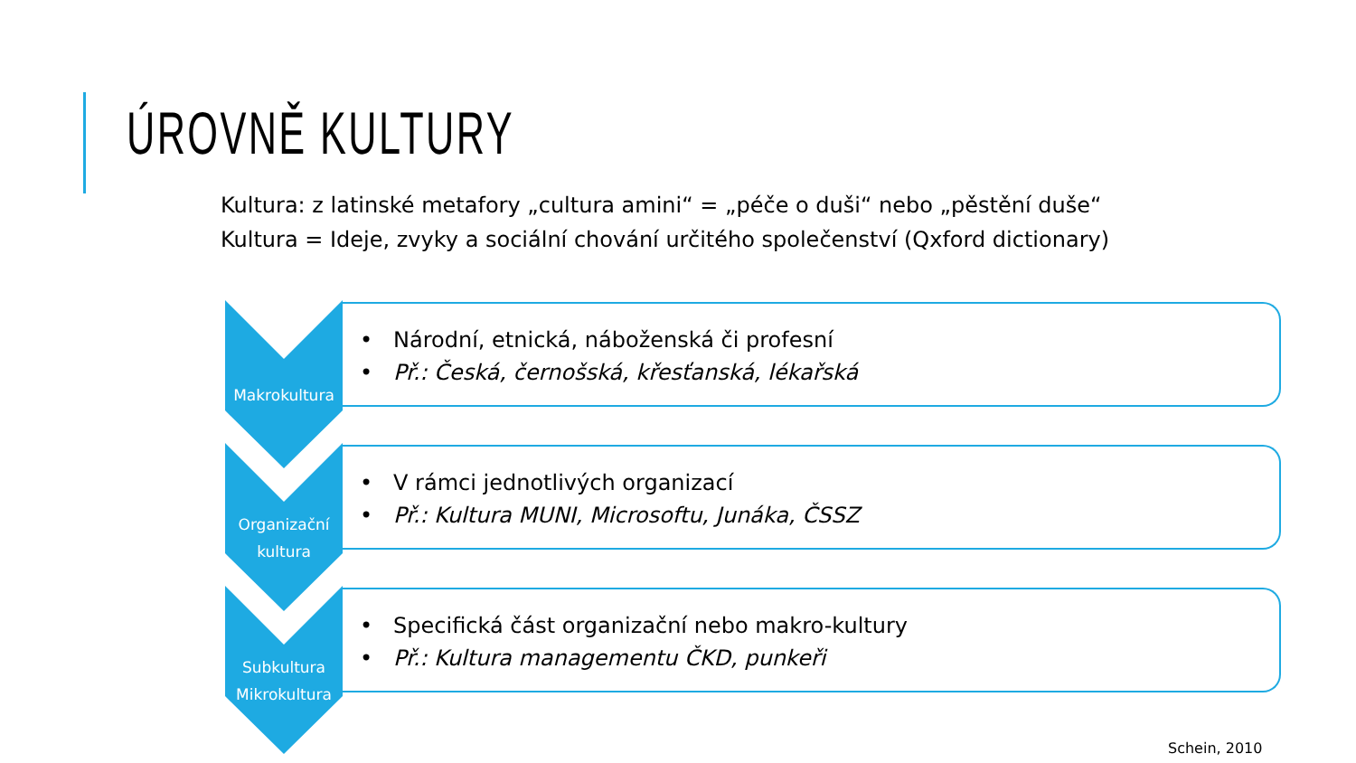ÚROVNĚ KULTURY
Kultura: z latinské metafory „cultura amini“ = „péče o duši“ nebo „pěstění duše“
Kultura = Ideje, zvyky a sociální chování určitého společenství (Qxford dictionary)
Makrokultura
• Národní, etnická, náboženská či profesní
• Př.: Česká, černošská, křesťanská, lékařská
Organizační
kultura
• V rámci jednotlivých organizací
• Př.: Kultura MUNI, Microsoftu, Junáka, ČSSZ
Subkultura
Mikrokultura
• Specifická část organizační nebo makro-kultury
• Př.: Kultura managementu ČKD, punkeři
Schein, 2010